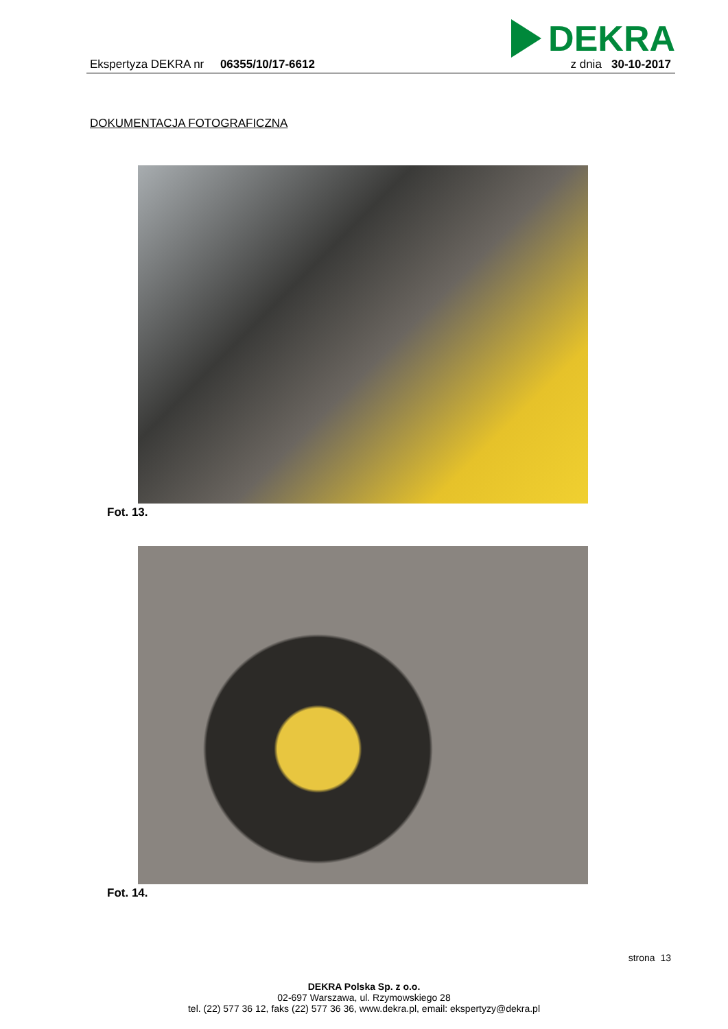DEKRA
Ekspertyza DEKRA nr 06355/10/17-6612
z dnia 30-10-2017
DOKUMENTACJA FOTOGRAFICZNA
Fot. 13.
Fot. 14.
strona 13
DEKRA Polska Sp. z o.o.
02-697 Warszawa, ul. Rzymowskiego 28
tel. (22) 577 36 12, faks (22) 577 36 36, www.dekra.pl, email: ekspertyzy@dekra.pl